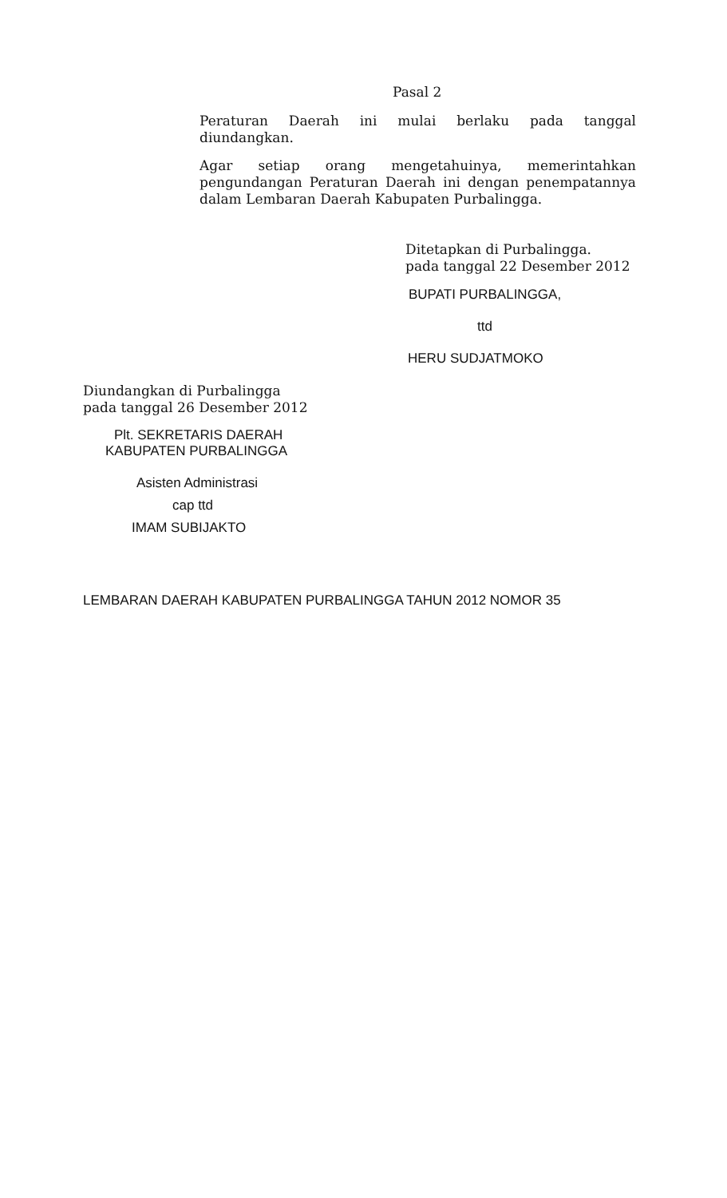Pasal 2
Peraturan Daerah ini mulai berlaku pada tanggal diundangkan.
Agar setiap orang mengetahuinya, memerintahkan pengundangan Peraturan Daerah ini dengan penempatannya dalam Lembaran Daerah Kabupaten Purbalingga.
Ditetapkan di Purbalingga.
pada tanggal 22 Desember 2012
BUPATI PURBALINGGA,
ttd
HERU SUDJATMOKO
Diundangkan di Purbalingga
pada tanggal 26 Desember 2012
Plt. SEKRETARIS DAERAH
KABUPATEN PURBALINGGA
Asisten Administrasi
cap ttd
IMAM SUBIJAKTO
LEMBARAN DAERAH KABUPATEN PURBALINGGA TAHUN 2012 NOMOR 35